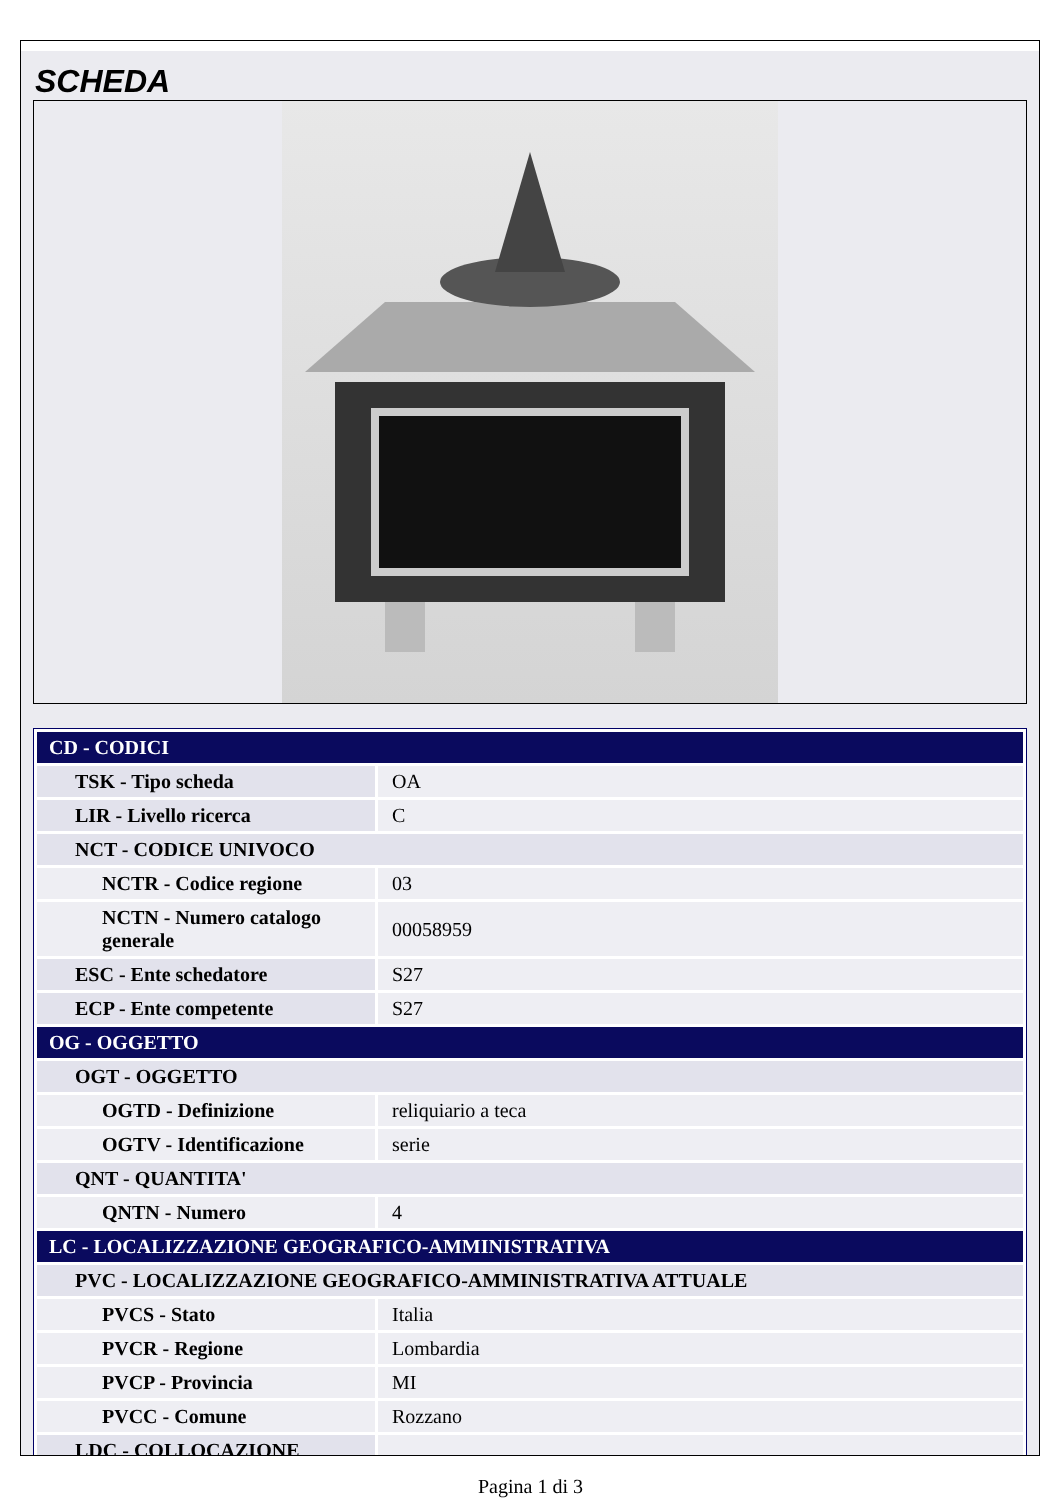SCHEDA
| CD - CODICI | |
| TSK - Tipo scheda | OA |
| LIR - Livello ricerca | C |
| NCT - CODICE UNIVOCO | |
| NCTR - Codice regione | 03 |
| NCTN - Numero catalogo generale | 00058959 |
| ESC - Ente schedatore | S27 |
| ECP - Ente competente | S27 |
| OG - OGGETTO | |
| OGT - OGGETTO | |
| OGTD - Definizione | reliquiario a teca |
| OGTV - Identificazione | serie |
| QNT - QUANTITA' | |
| QNTN - Numero | 4 |
| LC - LOCALIZZAZIONE GEOGRAFICO-AMMINISTRATIVA | |
| PVC - LOCALIZZAZIONE GEOGRAFICO-AMMINISTRATIVA ATTUALE | |
| PVCS - Stato | Italia |
| PVCR - Regione | Lombardia |
| PVCP - Provincia | MI |
| PVCC - Comune | Rozzano |
| LDC - COLLOCAZIONE | |
Pagina 1 di 3